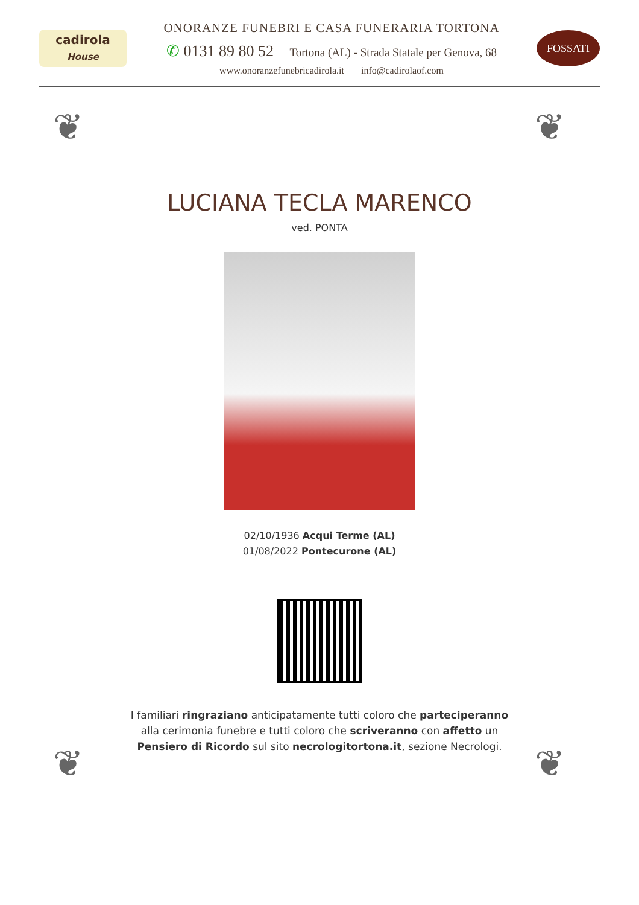cadirola
House
ONORANZE FUNEBRI E CASA FUNERARIA TORTONA
✆ 0131 89 80 52 Tortona (AL) - Strada Statale per Genova, 68
www.onoranzefunebricadirola.it info@cadirolaof.com
FOSSATI
❦ ❦
❦ ❦
LUCIANA TECLA MARENCO
ved. PONTA
02/10/1936 Acqui Terme (AL)
01/08/2022 Pontecurone (AL)
I familiari ringraziano anticipatamente tutti coloro che parteciperanno alla cerimonia funebre e tutti coloro che scriveranno con affetto un Pensiero di Ricordo sul sito necrologitortona.it, sezione Necrologi.